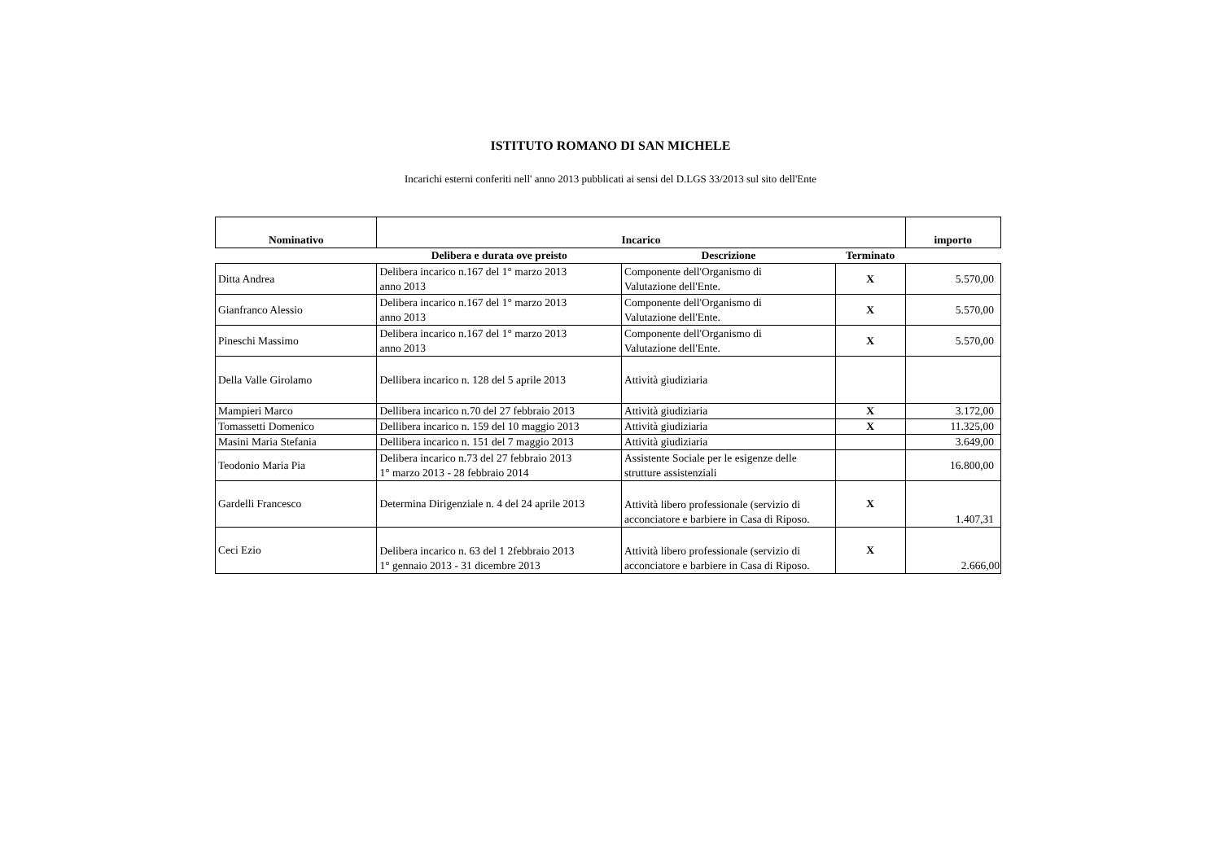ISTITUTO ROMANO DI SAN MICHELE
Incarichi esterni conferiti nell' anno 2013 pubblicati ai sensi del D.LGS 33/2013 sul sito dell'Ente
| Nominativo | Incarico | | | importo |
| --- | --- | --- | --- | --- |
| | Delibera e durata ove preisto | Descrizione | Terminato | |
| Ditta Andrea | Delibera incarico n.167 del 1° marzo 2013 anno 2013 | Componente dell'Organismo di Valutazione dell'Ente. | X | 5.570,00 |
| Gianfranco Alessio | Delibera incarico n.167 del 1° marzo 2013 anno 2013 | Componente dell'Organismo di Valutazione dell'Ente. | X | 5.570,00 |
| Pineschi Massimo | Delibera incarico n.167 del 1° marzo 2013 anno 2013 | Componente dell'Organismo di Valutazione dell'Ente. | X | 5.570,00 |
| Della Valle Girolamo | Dellibera incarico n. 128 del 5 aprile 2013 | Attività giudiziaria | | |
| Mampieri Marco | Dellibera incarico n.70 del 27 febbraio 2013 | Attività giudiziaria | X | 3.172,00 |
| Tomassetti Domenico | Dellibera incarico n. 159 del 10 maggio 2013 | Attività giudiziaria | X | 11.325,00 |
| Masini Maria Stefania | Dellibera incarico n. 151 del 7 maggio 2013 | Attività giudiziaria | | 3.649,00 |
| Teodonio Maria Pia | Delibera incarico n.73 del 27 febbraio 2013 1° marzo 2013 - 28 febbraio 2014 | Assistente Sociale per le esigenze delle strutture assistenziali | | 16.800,00 |
| Gardelli Francesco | Determina Dirigenziale n. 4 del 24 aprile 2013 | Attività libero professionale (servizio di acconciatore e barbiere in Casa di Riposo. | X | 1.407,31 |
| Ceci Ezio | Delibera incarico n. 63 del 1 2febbraio 2013 1° gennaio 2013 - 31 dicembre 2013 | Attività libero professionale (servizio di acconciatore e barbiere in Casa di Riposo. | X | 2.666,00 |